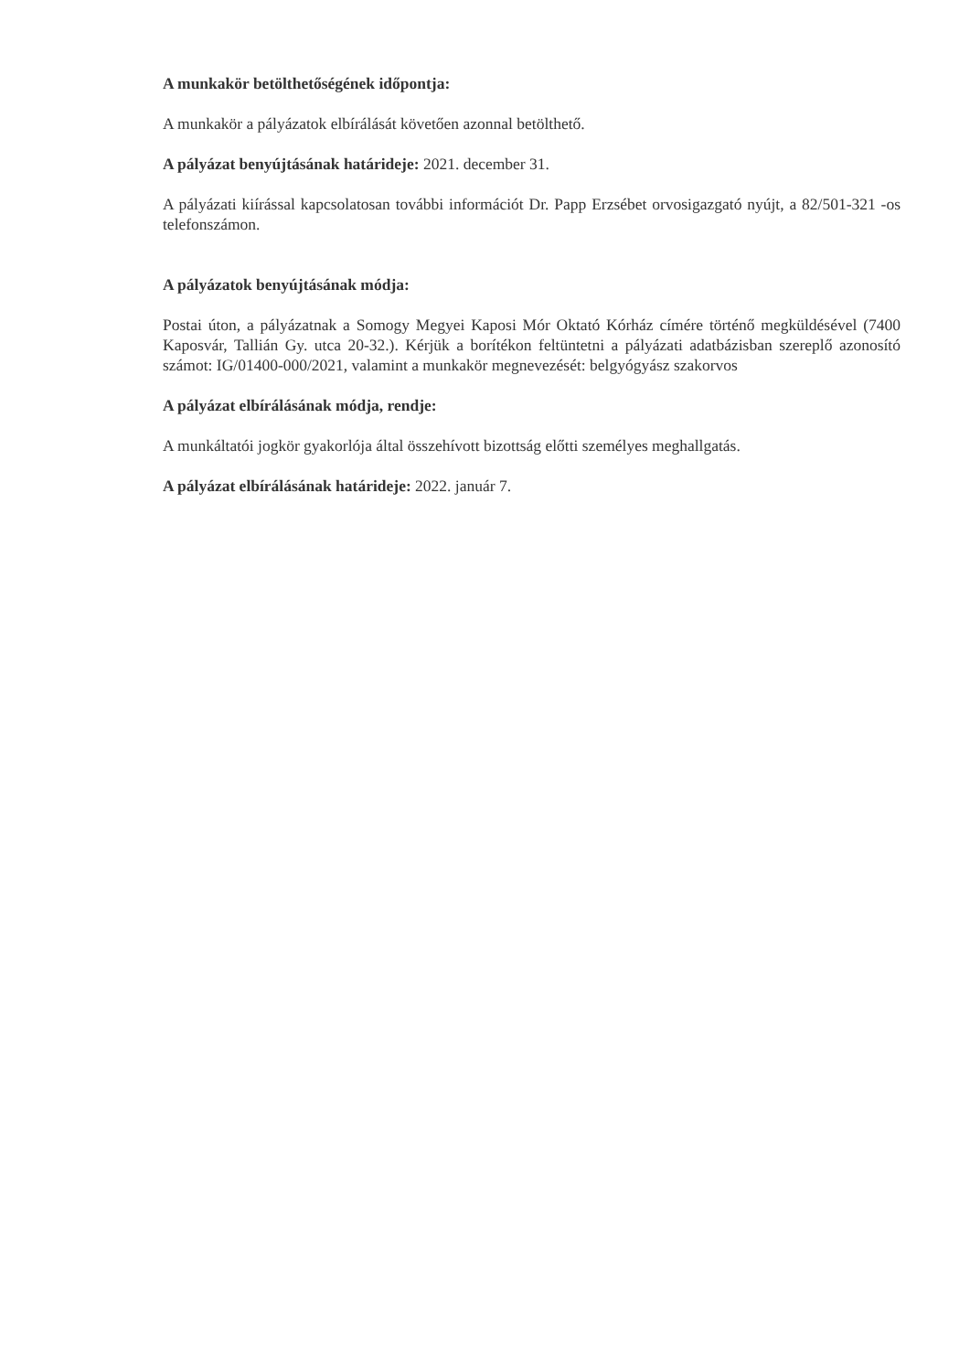A munkakör betölthetőségének időpontja:
A munkakör a pályázatok elbírálását követően azonnal betölthető.
A pályázat benyújtásának határideje: 2021. december 31.
A pályázati kiírással kapcsolatosan további információt Dr. Papp Erzsébet orvosigazgató nyújt, a 82/501-321 -os telefonszámon.
A pályázatok benyújtásának módja:
Postai úton, a pályázatnak a Somogy Megyei Kaposi Mór Oktató Kórház címére történő megküldésével (7400 Kaposvár, Tallián Gy. utca 20-32.). Kérjük a borítékon feltüntetni a pályázati adatbázisban szereplő azonosító számot: IG/01400-000/2021, valamint a munkakör megnevezését: belgyógyász szakorvos
A pályázat elbírálásának módja, rendje:
A munkáltatói jogkör gyakorlója által összehívott bizottság előtti személyes meghallgatás.
A pályázat elbírálásának határideje: 2022. január 7.